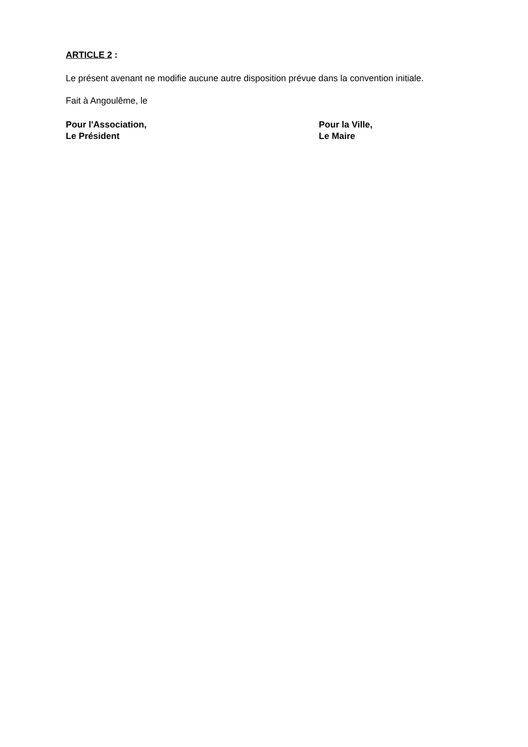ARTICLE 2 :
Le présent avenant ne modifie aucune autre disposition prévue dans la convention initiale.
Fait à Angoulême, le
Pour l'Association,
Le Président
Pour la Ville,
Le Maire